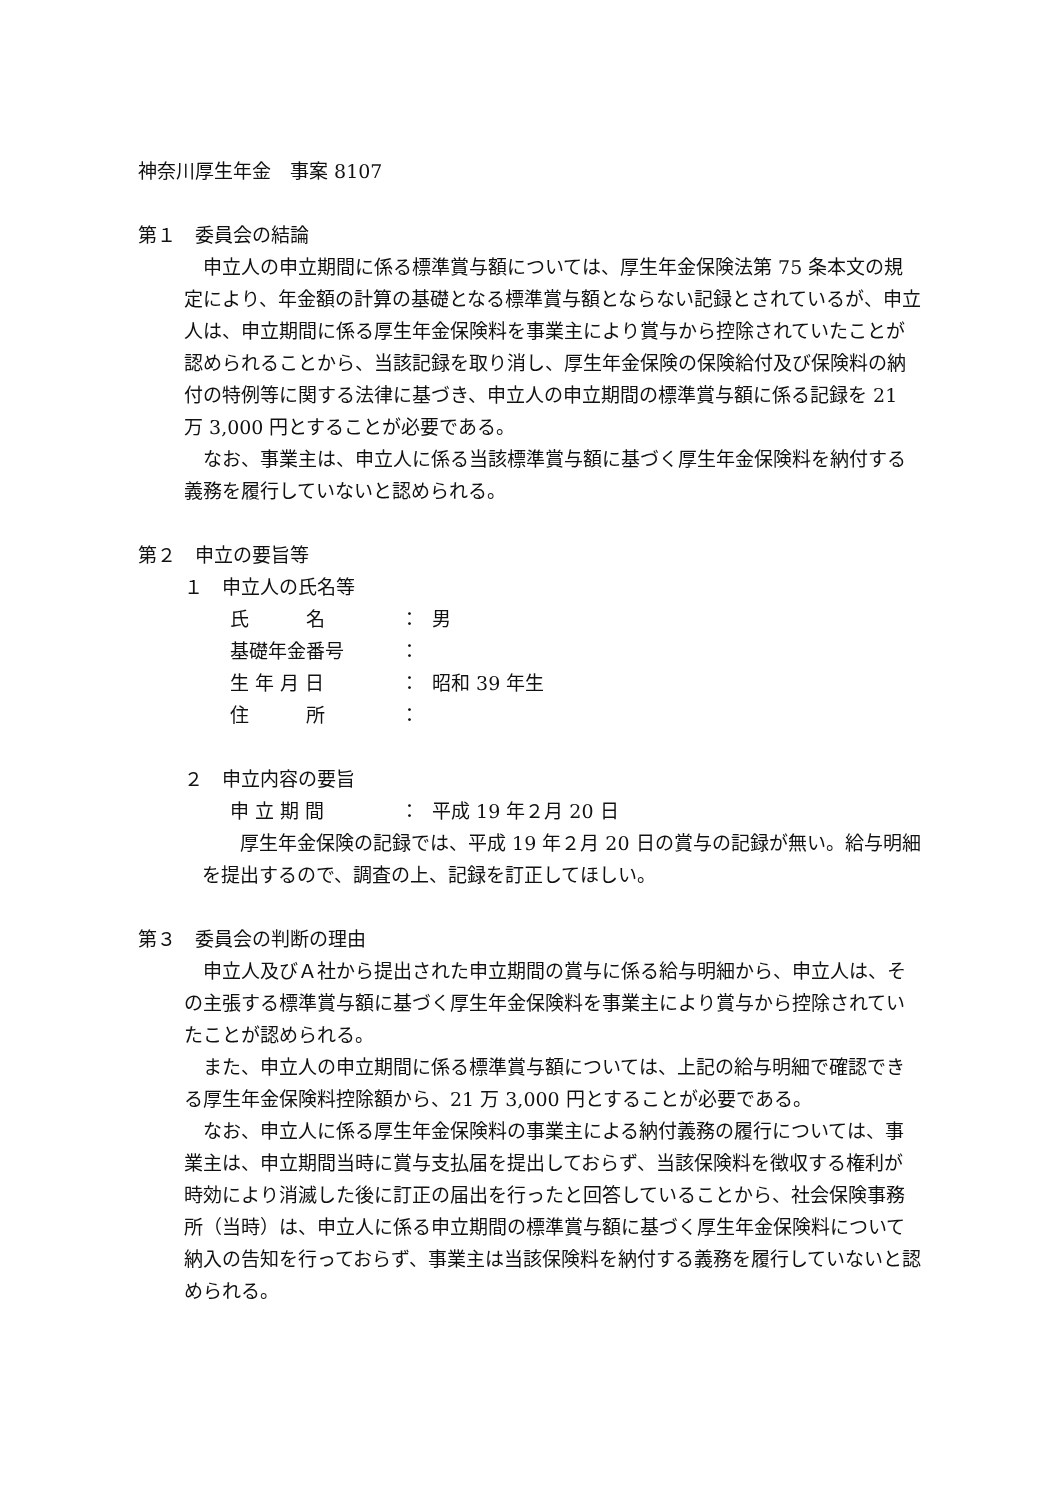神奈川厚生年金　事案 8107
第１　委員会の結論
　申立人の申立期間に係る標準賞与額については、厚生年金保険法第 75 条本文の規定により、年金額の計算の基礎となる標準賞与額とならない記録とされているが、申立人は、申立期間に係る厚生年金保険料を事業主により賞与から控除されていたことが認められることから、当該記録を取り消し、厚生年金保険の保険給付及び保険料の納付の特例等に関する法律に基づき、申立人の申立期間の標準賞与額に係る記録を 21 万 3,000 円とすることが必要である。
　なお、事業主は、申立人に係る当該標準賞与額に基づく厚生年金保険料を納付する義務を履行していないと認められる。
第２　申立の要旨等
１　申立人の氏名等
氏　　　名 ： 男
基礎年金番号 ：
生 年 月 日 ： 昭和 39 年生
住　　　所 ：
２　申立内容の要旨
申 立 期 間 ： 平成 19 年２月 20 日
　　厚生年金保険の記録では、平成 19 年２月 20 日の賞与の記録が無い。給与明細を提出するので、調査の上、記録を訂正してほしい。
第３　委員会の判断の理由
　申立人及びＡ社から提出された申立期間の賞与に係る給与明細から、申立人は、その主張する標準賞与額に基づく厚生年金保険料を事業主により賞与から控除されていたことが認められる。
　また、申立人の申立期間に係る標準賞与額については、上記の給与明細で確認できる厚生年金保険料控除額から、21 万 3,000 円とすることが必要である。
　なお、申立人に係る厚生年金保険料の事業主による納付義務の履行については、事業主は、申立期間当時に賞与支払届を提出しておらず、当該保険料を徴収する権利が時効により消滅した後に訂正の届出を行ったと回答していることから、社会保険事務所（当時）は、申立人に係る申立期間の標準賞与額に基づく厚生年金保険料について納入の告知を行っておらず、事業主は当該保険料を納付する義務を履行していないと認められる。